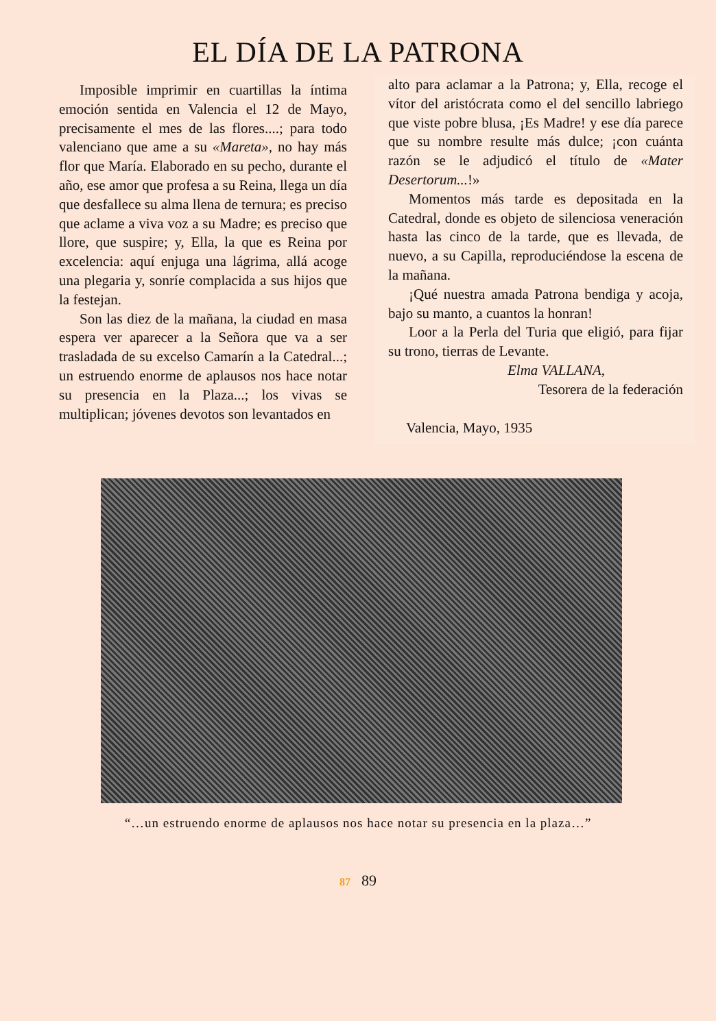EL DÍA DE LA PATRONA
Imposible imprimir en cuartillas la íntima emoción sentida en Valencia el 12 de Mayo, precisamente el mes de las flores....; para todo valenciano que ame a su «Mareta», no hay más flor que María. Elaborado en su pecho, durante el año, ese amor que profesa a su Reina, llega un día que desfallece su alma llena de ternura; es preciso que aclame a viva voz a su Madre; es preciso que llore, que suspire; y, Ella, la que es Reina por excelencia: aquí enjuga una lágrima, allá acoge una plegaria y, sonríe complacida a sus hijos que la festejan.
Son las diez de la mañana, la ciudad en masa espera ver aparecer a la Señora que va a ser trasladada de su excelso Camarín a la Catedral...; un estruendo enorme de aplausos nos hace notar su presencia en la Plaza...; los vivas se multiplican; jóvenes devotos son levantados en
alto para aclamar a la Patrona; y, Ella, recoge el vítor del aristócrata como el del sencillo labriego que viste pobre blusa, ¡Es Madre! y ese día parece que su nombre resulte más dulce; ¡con cuánta razón se le adjudicó el título de «Mater Desertorum...!»
Momentos más tarde es depositada en la Catedral, donde es objeto de silenciosa veneración hasta las cinco de la tarde, que es llevada, de nuevo, a su Capilla, reproduciéndose la escena de la mañana.
¡Qué nuestra amada Patrona bendiga y acoja, bajo su manto, a cuantos la honran!
Loor a la Perla del Turia que eligió, para fijar su trono, tierras de Levante.
Elma VALLANA,
Tesorera de la federación
Valencia, Mayo, 1935
“…un estruendo enorme de aplausos nos hace notar su presencia en la plaza…”
87 89